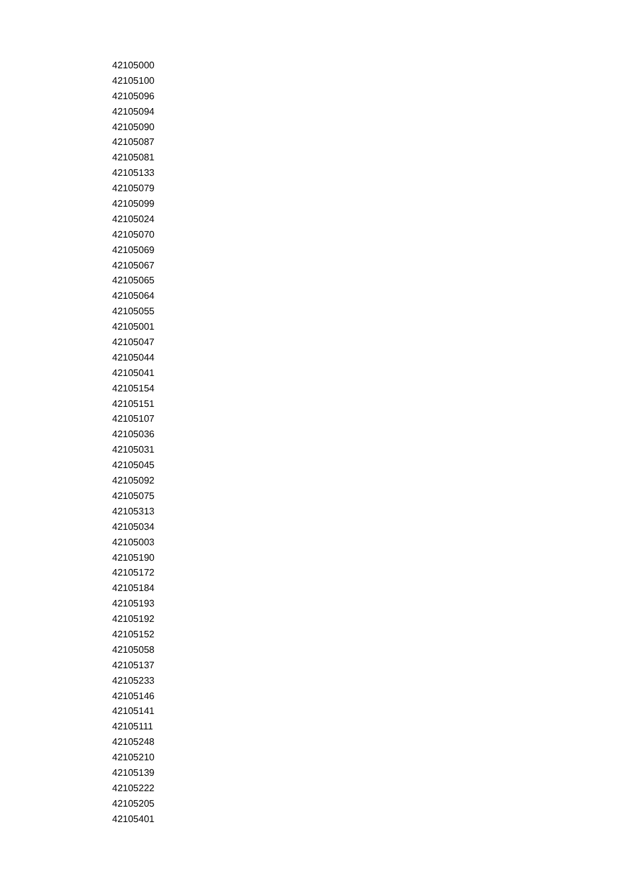42105000
42105100
42105096
42105094
42105090
42105087
42105081
42105133
42105079
42105099
42105024
42105070
42105069
42105067
42105065
42105064
42105055
42105001
42105047
42105044
42105041
42105154
42105151
42105107
42105036
42105031
42105045
42105092
42105075
42105313
42105034
42105003
42105190
42105172
42105184
42105193
42105192
42105152
42105058
42105137
42105233
42105146
42105141
42105111
42105248
42105210
42105139
42105222
42105205
42105401